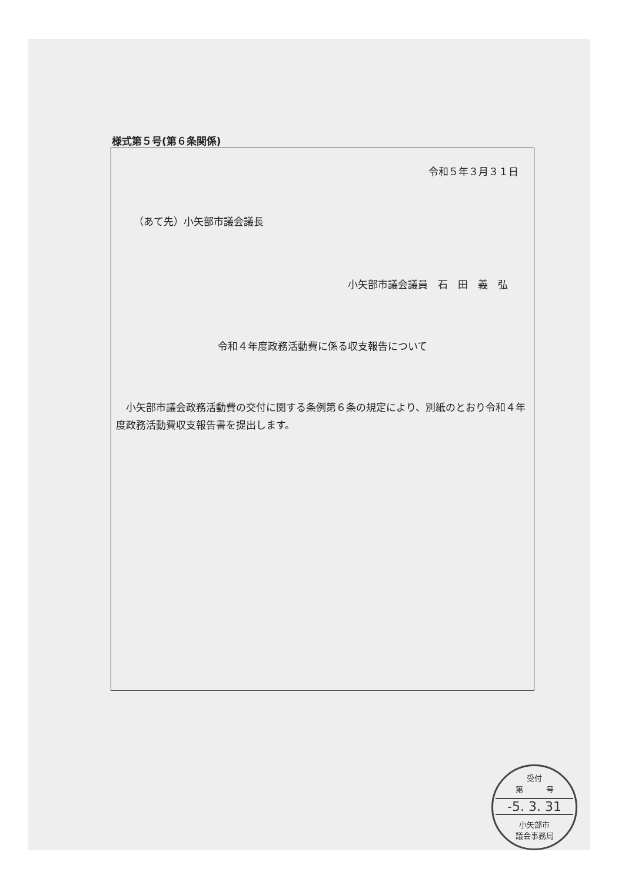様式第５号(第６条関係)
令和５年３月３１日
（あて先）小矢部市議会議長
小矢部市議会議員　石　田　義　弘
令和４年度政務活動費に係る収支報告について
　小矢部市議会政務活動費の交付に関する条例第６条の規定により、別紙のとおり令和４年度政務活動費収支報告書を提出します。
受付
第　　　号
-5. 3. 31
小矢部市
議会事務局